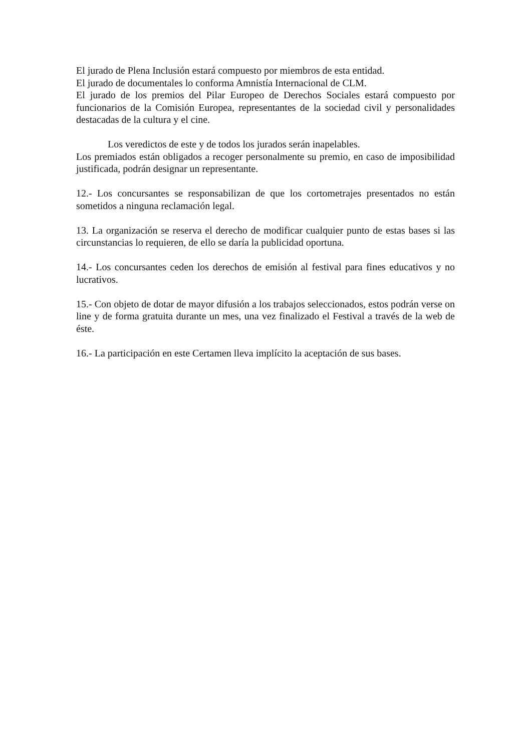El jurado de Plena Inclusión estará compuesto por miembros de esta entidad.
El jurado de documentales lo conforma Amnistía Internacional de CLM.
El jurado de los premios del Pilar Europeo de Derechos Sociales estará compuesto por funcionarios de la Comisión Europea, representantes de la sociedad civil y personalidades destacadas de la cultura y el cine.
Los veredictos de este y de todos los jurados serán inapelables.
Los premiados están obligados a recoger personalmente su premio, en caso de imposibilidad justificada, podrán designar un representante.
12.- Los concursantes se responsabilizan de que los cortometrajes presentados no están sometidos a ninguna reclamación legal.
13. La organización se reserva el derecho de modificar cualquier punto de estas bases si las circunstancias lo requieren, de ello se daría la publicidad oportuna.
14.- Los concursantes ceden los derechos de emisión al festival para fines educativos y no lucrativos.
15.- Con objeto de dotar de mayor difusión a los trabajos seleccionados, estos podrán verse on line y de forma gratuita durante un mes, una vez finalizado el Festival a través de la web de éste.
16.- La participación en este Certamen lleva implícito la aceptación de sus bases.